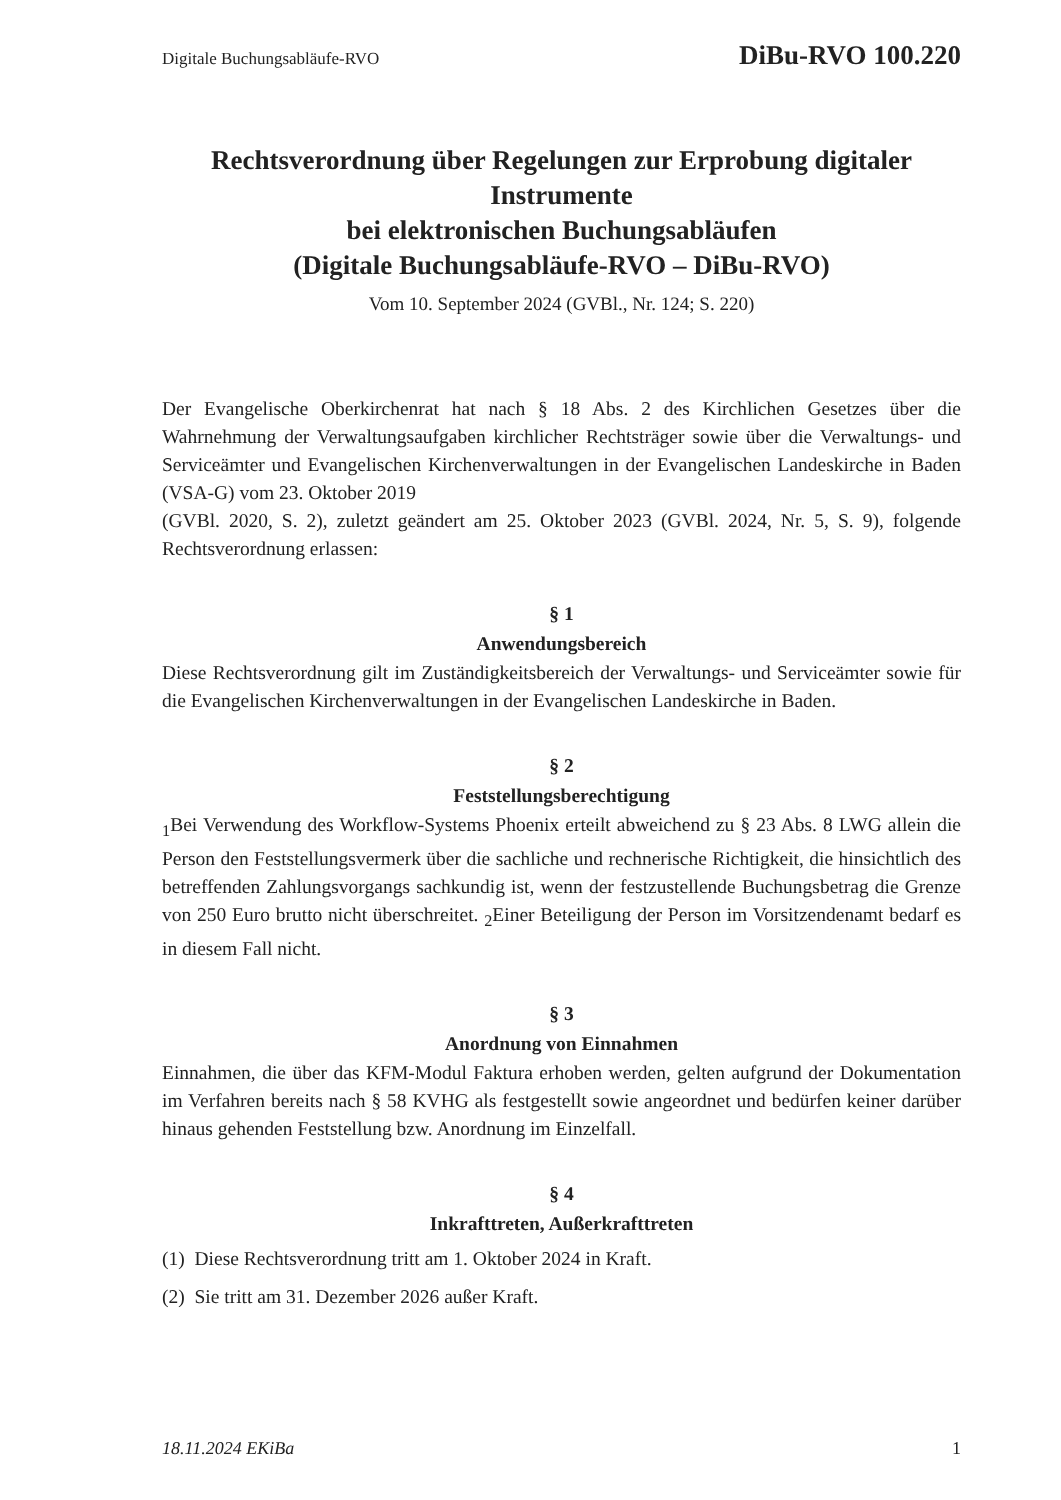Digitale Buchungsabläufe-RVO DiBu-RVO 100.220
Rechtsverordnung über Regelungen zur Erprobung digitaler Instrumente
bei elektronischen Buchungsabläufen
(Digitale Buchungsabläufe-RVO – DiBu-RVO)
Vom 10. September 2024 (GVBl., Nr. 124; S. 220)
Der Evangelische Oberkirchenrat hat nach § 18 Abs. 2 des Kirchlichen Gesetzes über die Wahrnehmung der Verwaltungsaufgaben kirchlicher Rechtsträger sowie über die Verwaltungs- und Serviceämter und Evangelischen Kirchenverwaltungen in der Evangelischen Landeskirche in Baden (VSA-G) vom 23. Oktober 2019
(GVBl. 2020, S. 2), zuletzt geändert am 25. Oktober 2023 (GVBl. 2024, Nr. 5, S. 9), folgende Rechtsverordnung erlassen:
§ 1
Anwendungsbereich
Diese Rechtsverordnung gilt im Zuständigkeitsbereich der Verwaltungs- und Serviceämter sowie für die Evangelischen Kirchenverwaltungen in der Evangelischen Landeskirche in Baden.
§ 2
Feststellungsberechtigung
<sub>1</sub>Bei Verwendung des Workflow-Systems Phoenix erteilt abweichend zu § 23 Abs. 8 LWG allein die Person den Feststellungsvermerk über die sachliche und rechnerische Richtigkeit, die hinsichtlich des betreffenden Zahlungsvorgangs sachkundig ist, wenn der festzustellende Buchungsbetrag die Grenze von 250 Euro brutto nicht überschreitet. <sub>2</sub>Einer Beteiligung der Person im Vorsitzendenamt bedarf es in diesem Fall nicht.
§ 3
Anordnung von Einnahmen
Einnahmen, die über das KFM-Modul Faktura erhoben werden, gelten aufgrund der Dokumentation im Verfahren bereits nach § 58 KVHG als festgestellt sowie angeordnet und bedürfen keiner darüber hinaus gehenden Feststellung bzw. Anordnung im Einzelfall.
§ 4
Inkrafttreten, Außerkrafttreten
(1) Diese Rechtsverordnung tritt am 1. Oktober 2024 in Kraft.
(2) Sie tritt am 31. Dezember 2026 außer Kraft.
18.11.2024 EKiBa 1